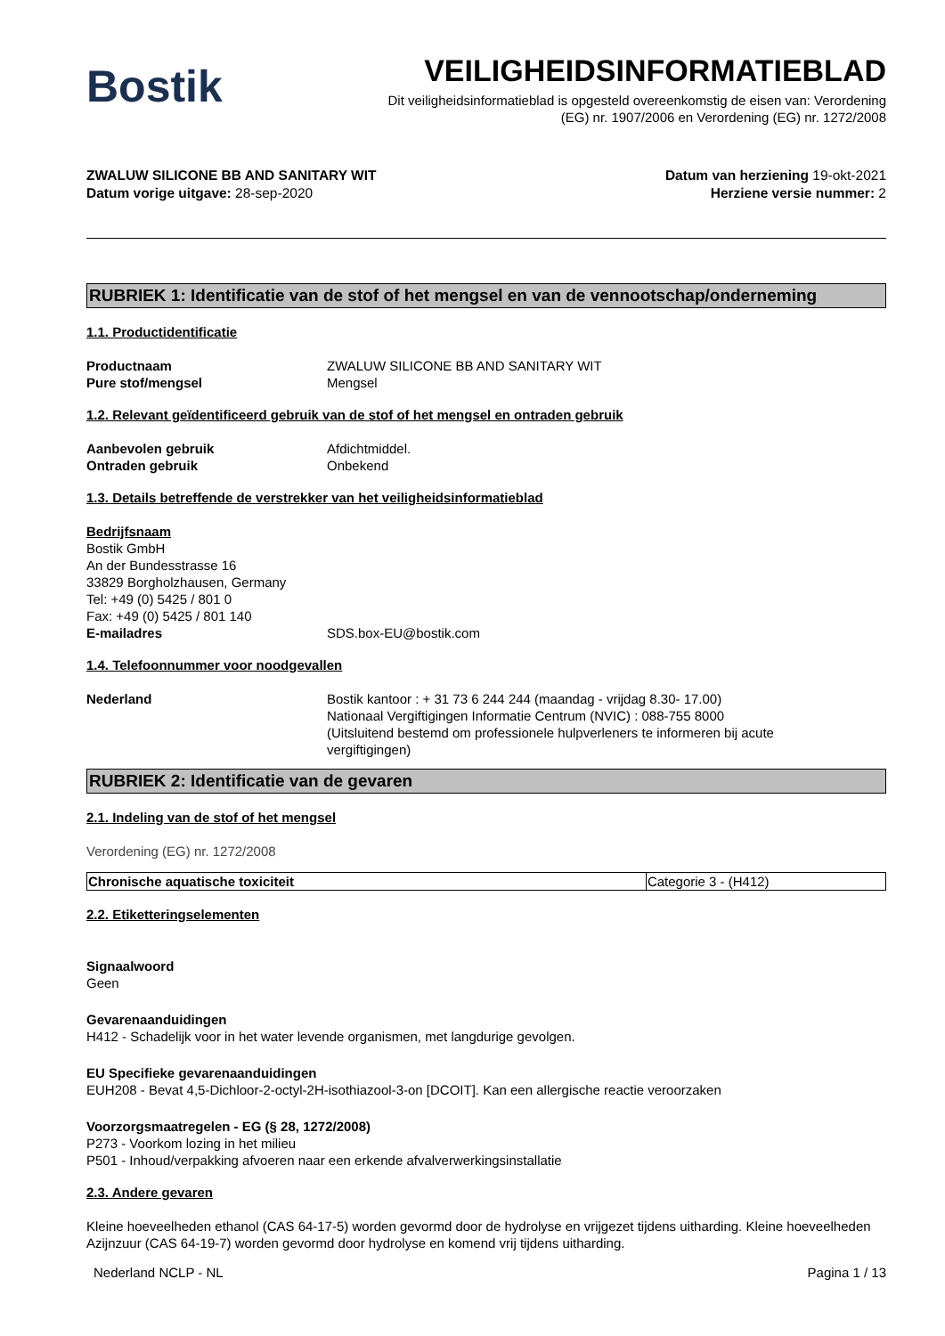Bostik
VEILIGHEIDSINFORMATIEBLAD
Dit veiligheidsinformatieblad is opgesteld overeenkomstig de eisen van: Verordening
(EG) nr. 1907/2006 en Verordening (EG) nr. 1272/2008
ZWALUW SILICONE BB AND SANITARY WIT
Datum vorige uitgave: 28-sep-2020
Datum van herziening 19-okt-2021
Herziene versie nummer: 2
RUBRIEK 1: Identificatie van de stof of het mengsel en van de vennootschap/onderneming
1.1. Productidentificatie
Productnaam ZWALUW SILICONE BB AND SANITARY WIT
Pure stof/mengsel Mengsel
1.2. Relevant geïdentificeerd gebruik van de stof of het mengsel en ontraden gebruik
Aanbevolen gebruik Afdichtmiddel.
Ontraden gebruik Onbekend
1.3. Details betreffende de verstrekker van het veiligheidsinformatieblad
Bedrijfsnaam
Bostik GmbH
An der Bundesstrasse 16
33829 Borgholzhausen, Germany
Tel: +49 (0) 5425 / 801 0
Fax: +49 (0) 5425 / 801 140
E-mailadres SDS.box-EU@bostik.com
1.4. Telefoonnummer voor noodgevallen
Nederland Bostik kantoor : + 31 73 6 244 244 (maandag - vrijdag 8.30- 17.00)
Nationaal Vergiftigingen Informatie Centrum (NVIC) : 088-755 8000
(Uitsluitend bestemd om professionele hulpverleners te informeren bij acute
vergiftigingen)
RUBRIEK 2: Identificatie van de gevaren
2.1. Indeling van de stof of het mengsel
Verordening (EG) nr. 1272/2008
| Chronische aquatische toxiciteit | Categorie 3 - (H412) |
2.2. Etiketteringselementen
Signaalwoord
Geen
Gevarenaanduidingen
H412 - Schadelijk voor in het water levende organismen, met langdurige gevolgen.
EU Specifieke gevarenaanduidingen
EUH208 - Bevat 4,5-Dichloor-2-octyl-2H-isothiazool-3-on [DCOIT]. Kan een allergische reactie veroorzaken
Voorzorgsmaatregelen - EG (§ 28, 1272/2008)
P273 - Voorkom lozing in het milieu
P501 - Inhoud/verpakking afvoeren naar een erkende afvalverwerkingsinstallatie
2.3. Andere gevaren
Kleine hoeveelheden ethanol (CAS 64-17-5) worden gevormd door de hydrolyse en vrijgezet tijdens uitharding. Kleine hoeveelheden Azijnzuur (CAS 64-19-7) worden gevormd door hydrolyse en komend vrij tijdens uitharding.
Nederland NCLP - NL Pagina 1 / 13